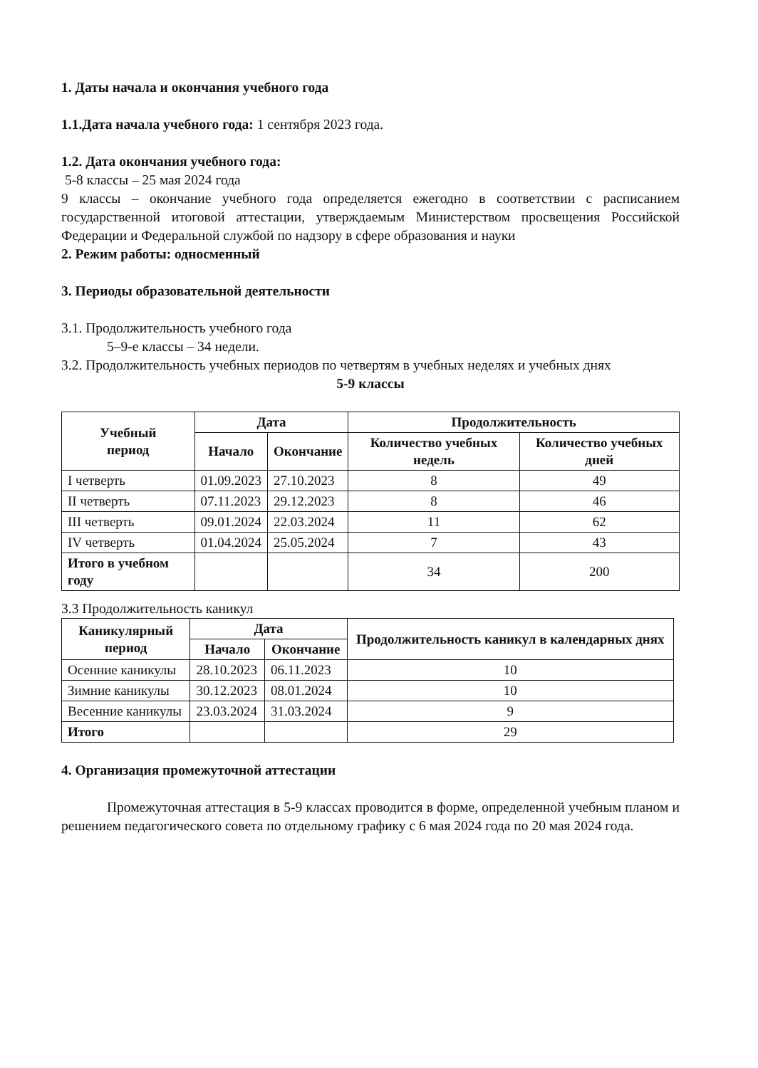1. Даты начала и окончания учебного года
1.1.Дата начала учебного года: 1 сентября 2023 года.
1.2. Дата окончания учебного года:
5-8 классы – 25 мая 2024 года
9 классы – окончание учебного года определяется ежегодно в соответствии с расписанием государственной итоговой аттестации, утверждаемым Министерством просвещения Российской Федерации и Федеральной службой по надзору в сфере образования и науки
2. Режим работы: односменный
3. Периоды образовательной деятельности
3.1. Продолжительность учебного года
5–9-е классы – 34 недели.
3.2. Продолжительность учебных периодов по четвертям в учебных неделях и учебных днях
5-9 классы
| Учебный период | Дата | | Продолжительность | |
| --- | --- | --- | --- | --- |
| | Начало | Окончание | Количество учебных недель | Количество учебных дней |
| I четверть | 01.09.2023 | 27.10.2023 | 8 | 49 |
| II четверть | 07.11.2023 | 29.12.2023 | 8 | 46 |
| III четверть | 09.01.2024 | 22.03.2024 | 11 | 62 |
| IV четверть | 01.04.2024 | 25.05.2024 | 7 | 43 |
| Итого в учебном году | | | 34 | 200 |
3.3 Продолжительность каникул
| Каникулярный период | Дата | | Продолжительность каникул в календарных днях |
| --- | --- | --- | --- |
| | Начало | Окончание | |
| Осенние каникулы | 28.10.2023 | 06.11.2023 | 10 |
| Зимние каникулы | 30.12.2023 | 08.01.2024 | 10 |
| Весенние каникулы | 23.03.2024 | 31.03.2024 | 9 |
| Итого | | | 29 |
4. Организация промежуточной аттестации
Промежуточная аттестация в 5-9 классах проводится в форме, определенной учебным планом и решением педагогического совета по отдельному графику с 6 мая 2024 года по 20 мая 2024 года.